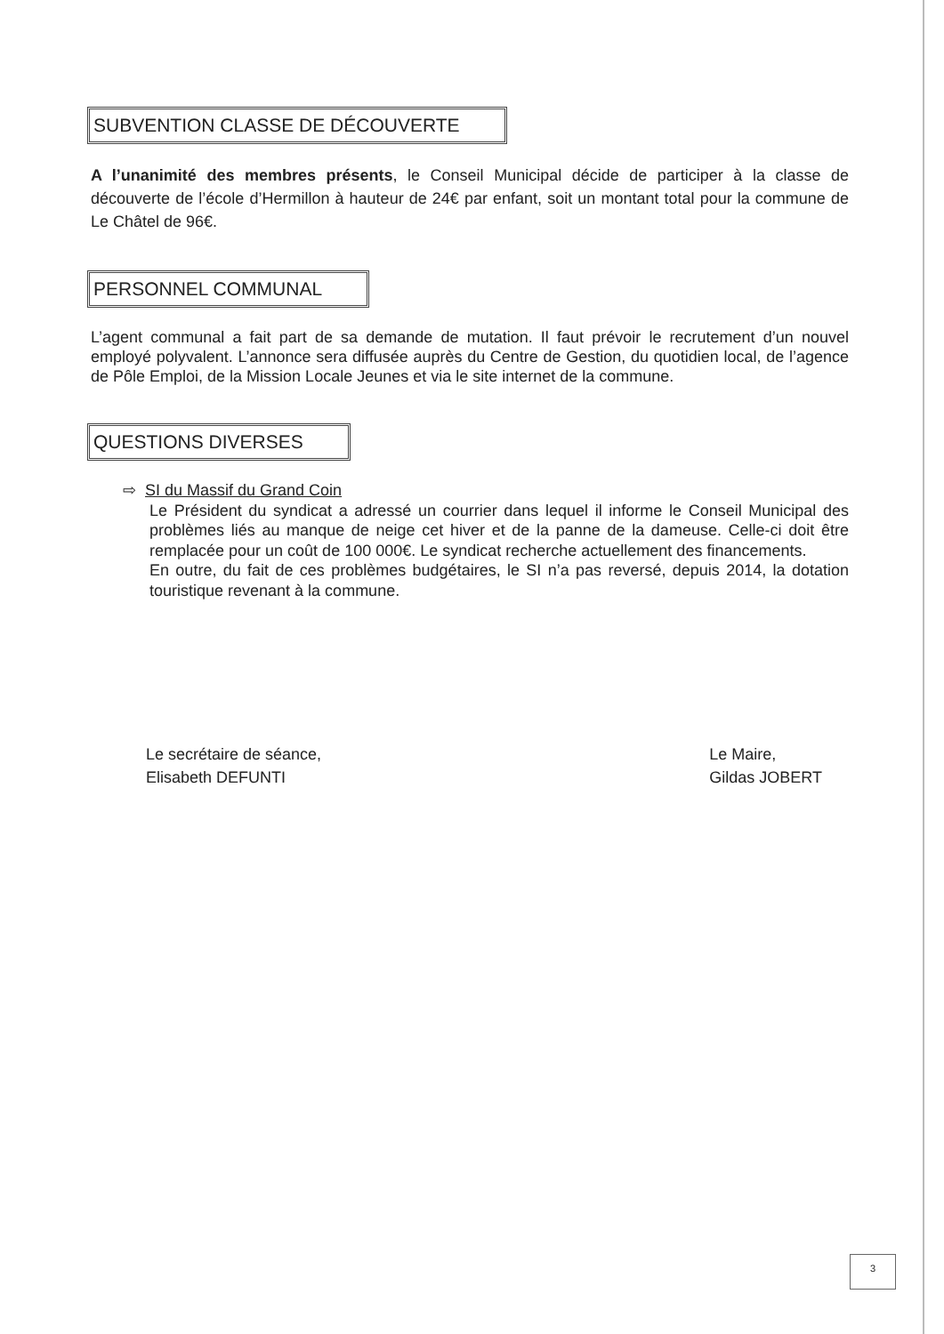SUBVENTION CLASSE DE DÉCOUVERTE
A l’unanimité des membres présents, le Conseil Municipal décide de participer à la classe de découverte de l’école d’Hermillon à hauteur de 24€ par enfant, soit un montant total pour la commune de Le Châtel de 96€.
PERSONNEL COMMUNAL
L’agent communal a fait part de sa demande de mutation. Il faut prévoir le recrutement d’un nouvel employé polyvalent. L’annonce sera diffusée auprès du Centre de Gestion, du quotidien local, de l’agence de Pôle Emploi, de la Mission Locale Jeunes et via le site internet de la commune.
QUESTIONS DIVERSES
⇨ SI du Massif du Grand Coin
Le Président du syndicat a adressé un courrier dans lequel il informe le Conseil Municipal des problèmes liés au manque de neige cet hiver et de la panne de la dameuse. Celle-ci doit être remplacée pour un coût de 100 000€. Le syndicat recherche actuellement des financements.
En outre, du fait de ces problèmes budgétaires, le SI n’a pas reversé, depuis 2014, la dotation touristique revenant à la commune.
Le secrétaire de séance,
Elisabeth DEFUNTI
Le Maire,
Gildas JOBERT
3